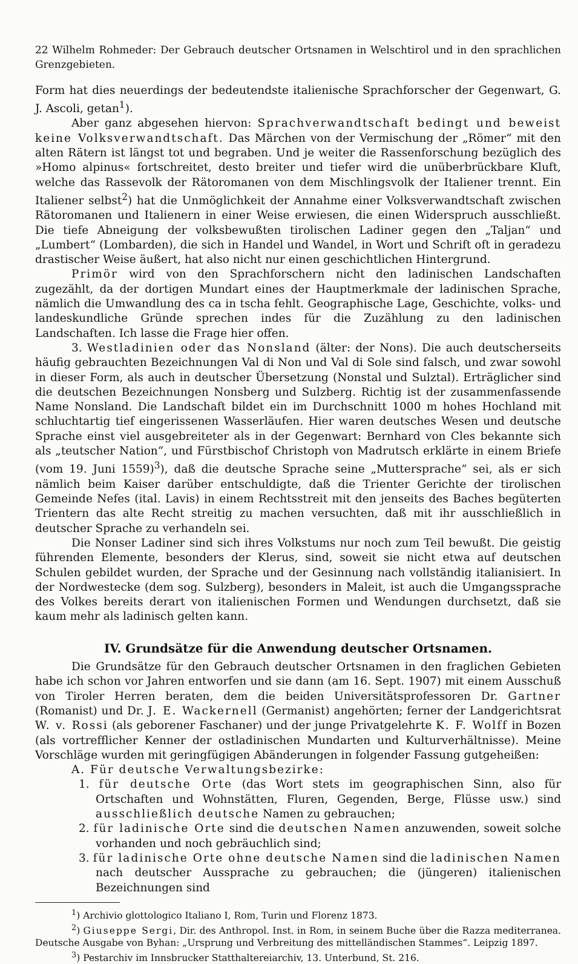22 Wilhelm Rohmeder: Der Gebrauch deutscher Ortsnamen in Welschtirol und in den sprachlichen Grenzgebieten.
Form hat dies neuerdings der bedeutendste italienische Sprachforscher der Gegenwart, G. J. Ascoli, getan<sup>1</sup>).
Aber ganz abgesehen hiervon: Sprachverwandtschaft bedingt und beweist keine Volksverwandtschaft. Das Märchen von der Vermischung der „Römer“ mit den alten Rätern ist längst tot und begraben. Und je weiter die Rassenforschung bezüglich des »Homo alpinus« fortschreitet, desto breiter und tiefer wird die unüberbrückbare Kluft, welche das Rassevolk der Rätoromanen von dem Mischlingsvolk der Italiener trennt. Ein Italiener selbst<sup>2</sup>) hat die Unmöglichkeit der Annahme einer Volksverwandtschaft zwischen Rätoromanen und Italienern in einer Weise erwiesen, die einen Widerspruch ausschließt. Die tiefe Abneigung der volksbewußten tirolischen Ladiner gegen den „Taljan“ und „Lumbert“ (Lombarden), die sich in Handel und Wandel, in Wort und Schrift oft in geradezu drastischer Weise äußert, hat also nicht nur einen geschichtlichen Hintergrund.
Primör wird von den Sprachforschern nicht den ladinischen Landschaften zugezählt, da der dortigen Mundart eines der Hauptmerkmale der ladinischen Sprache, nämlich die Umwandlung des ca in tscha fehlt. Geographische Lage, Geschichte, volks- und landeskundliche Gründe sprechen indes für die Zuzählung zu den ladinischen Landschaften. Ich lasse die Frage hier offen.
3. Westladinien oder das Nonsland (älter: der Nons). Die auch deutscherseits häufig gebrauchten Bezeichnungen Val di Non und Val di Sole sind falsch, und zwar sowohl in dieser Form, als auch in deutscher Übersetzung (Nonstal und Sulztal). Erträglicher sind die deutschen Bezeichnungen Nonsberg und Sulzberg. Richtig ist der zusammenfassende Name Nonsland. Die Landschaft bildet ein im Durchschnitt 1000 m hohes Hochland mit schluchtartig tief eingerissenen Wasserläufen. Hier waren deutsches Wesen und deutsche Sprache einst viel ausgebreiteter als in der Gegenwart: Bernhard von Cles bekannte sich als „teutscher Nation“, und Fürstbischof Christoph von Madrutsch erklärte in einem Briefe (vom 19. Juni 1559)<sup>3</sup>), daß die deutsche Sprache seine „Muttersprache“ sei, als er sich nämlich beim Kaiser darüber entschuldigte, daß die Trienter Gerichte der tirolischen Gemeinde Nefes (ital. Lavis) in einem Rechtsstreit mit den jenseits des Baches begüterten Trientern das alte Recht streitig zu machen versuchten, daß mit ihr ausschließlich in deutscher Sprache zu verhandeln sei.
Die Nonser Ladiner sind sich ihres Volkstums nur noch zum Teil bewußt. Die geistig führenden Elemente, besonders der Klerus, sind, soweit sie nicht etwa auf deutschen Schulen gebildet wurden, der Sprache und der Gesinnung nach vollständig italianisiert. In der Nordwestecke (dem sog. Sulzberg), besonders in Maleit, ist auch die Umgangssprache des Volkes bereits derart von italienischen Formen und Wendungen durchsetzt, daß sie kaum mehr als ladinisch gelten kann.
IV. Grundsätze für die Anwendung deutscher Ortsnamen.
Die Grundsätze für den Gebrauch deutscher Ortsnamen in den fraglichen Gebieten habe ich schon vor Jahren entworfen und sie dann (am 16. Sept. 1907) mit einem Ausschuß von Tiroler Herren beraten, dem die beiden Universitätsprofessoren Dr. Gartner (Romanist) und Dr. J. E. Wackernell (Germanist) angehörten; ferner der Landgerichtsrat W. v. Rossi (als geborener Faschaner) und der junge Privatgelehrte K. F. Wolff in Bozen (als vortrefflicher Kenner der ostladinischen Mundarten und Kulturverhältnisse). Meine Vorschläge wurden mit geringfügigen Abänderungen in folgender Fassung gutgeheißen:
A. Für deutsche Verwaltungsbezirke:
1. für deutsche Orte (das Wort stets im geographischen Sinn, also für Ortschaften und Wohnstätten, Fluren, Gegenden, Berge, Flüsse usw.) sind ausschließlich deutsche Namen zu gebrauchen;
2. für ladinische Orte sind die deutschen Namen anzuwenden, soweit solche vorhanden und noch gebräuchlich sind;
3. für ladinische Orte ohne deutsche Namen sind die ladinischen Namen nach deutscher Aussprache zu gebrauchen; die (jüngeren) italienischen Bezeichnungen sind
<sup>1</sup>) Archivio glottologico Italiano I, Rom, Turin und Florenz 1873.
<sup>2</sup>) Giuseppe Sergi, Dir. des Anthropol. Inst. in Rom, in seinem Buche über die Razza mediterranea. Deutsche Ausgabe von Byhan: „Ursprung und Verbreitung des mittelländischen Stammes“. Leipzig 1897.
<sup>3</sup>) Pestarchiv im Innsbrucker Statthaltereiarchiv, 13. Unterbund, St. 216.